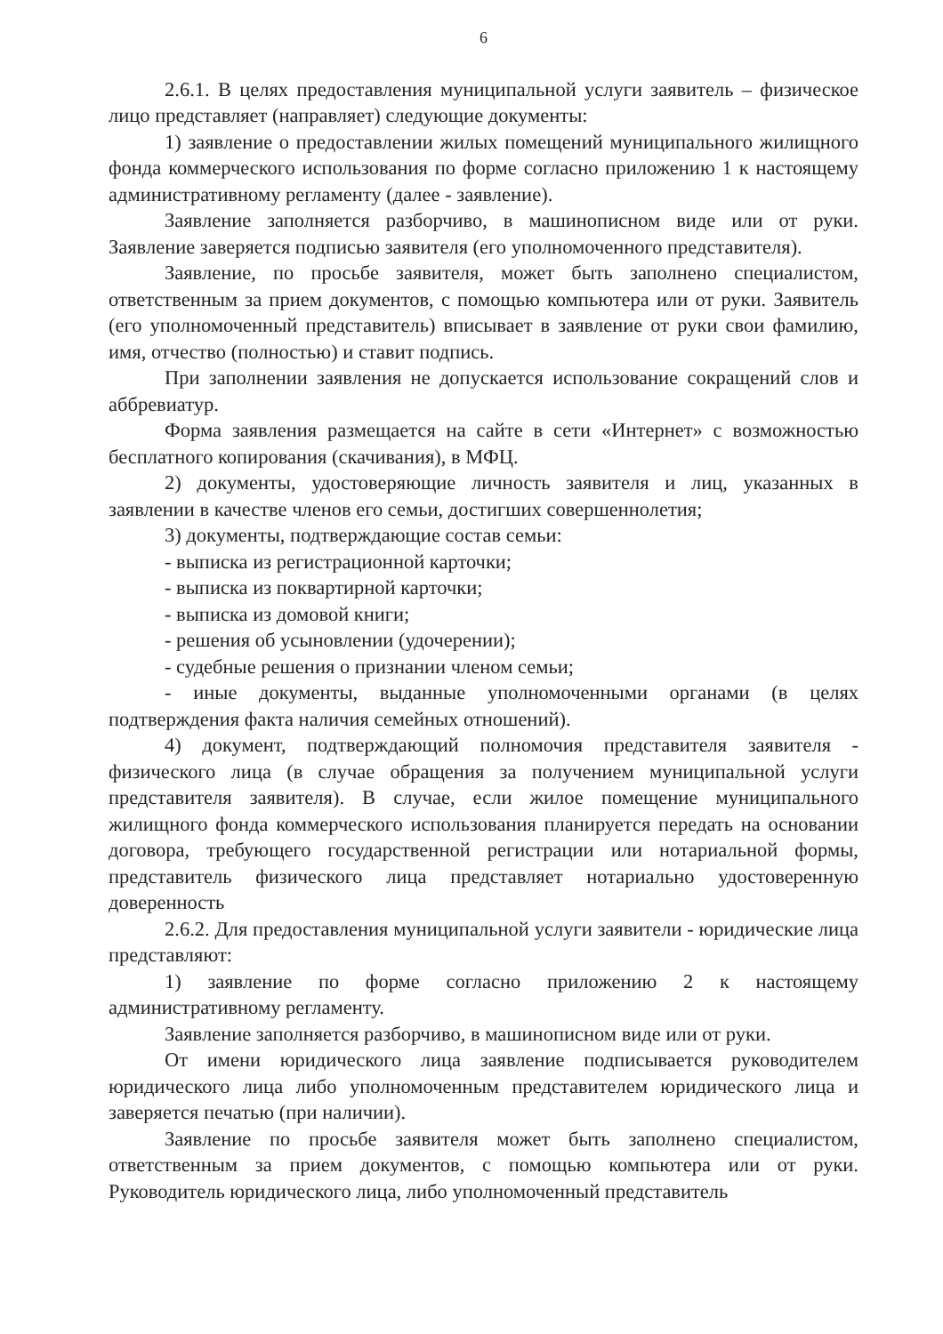6
2.6.1. В целях предоставления муниципальной услуги заявитель – физическое лицо представляет (направляет) следующие документы:
1) заявление о предоставлении жилых помещений муниципального жилищного фонда коммерческого использования по форме согласно приложению 1 к настоящему административному регламенту (далее - заявление).
Заявление заполняется разборчиво, в машинописном виде или от руки. Заявление заверяется подписью заявителя (его уполномоченного представителя).
Заявление, по просьбе заявителя, может быть заполнено специалистом, ответственным за прием документов, с помощью компьютера или от руки. Заявитель (его уполномоченный представитель) вписывает в заявление от руки свои фамилию, имя, отчество (полностью) и ставит подпись.
При заполнении заявления не допускается использование сокращений слов и аббревиатур.
Форма заявления размещается на сайте в сети «Интернет» с возможностью бесплатного копирования (скачивания), в МФЦ.
2) документы, удостоверяющие личность заявителя и лиц, указанных в заявлении в качестве членов его семьи, достигших совершеннолетия;
3) документы, подтверждающие состав семьи:
- выписка из регистрационной карточки;
- выписка из поквартирной карточки;
- выписка из домовой книги;
- решения об усыновлении (удочерении);
- судебные решения о признании членом семьи;
- иные документы, выданные уполномоченными органами (в целях подтверждения факта наличия семейных отношений).
4) документ, подтверждающий полномочия представителя заявителя - физического лица (в случае обращения за получением муниципальной услуги представителя заявителя). В случае, если жилое помещение муниципального жилищного фонда коммерческого использования планируется передать на основании договора, требующего государственной регистрации или нотариальной формы, представитель физического лица представляет нотариально удостоверенную доверенность
2.6.2. Для предоставления муниципальной услуги заявители - юридические лица представляют:
1) заявление по форме согласно приложению 2 к настоящему административному регламенту.
Заявление заполняется разборчиво, в машинописном виде или от руки.
От имени юридического лица заявление подписывается руководителем юридического лица либо уполномоченным представителем юридического лица и заверяется печатью (при наличии).
Заявление по просьбе заявителя может быть заполнено специалистом, ответственным за прием документов, с помощью компьютера или от руки. Руководитель юридического лица, либо уполномоченный представитель